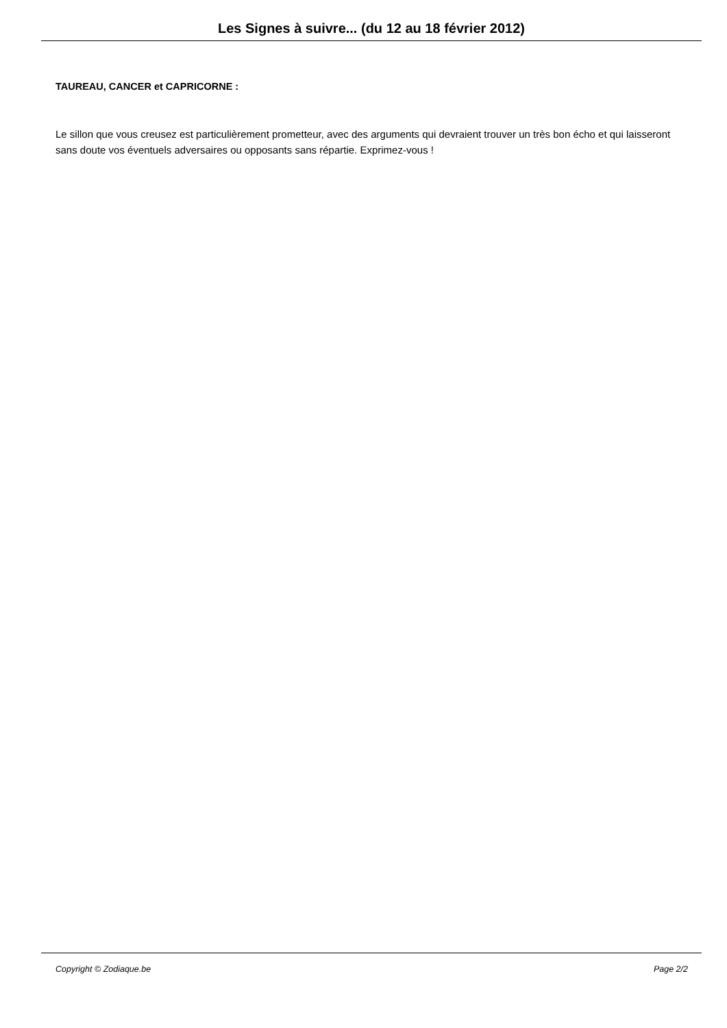Les Signes à suivre... (du 12 au 18 février 2012)
TAUREAU, CANCER et CAPRICORNE :
Le sillon que vous creusez est particulièrement prometteur, avec des arguments qui devraient trouver un très bon écho et qui laisseront sans doute vos éventuels adversaires ou opposants sans répartie. Exprimez-vous !
Copyright © Zodiaque.be Page 2/2